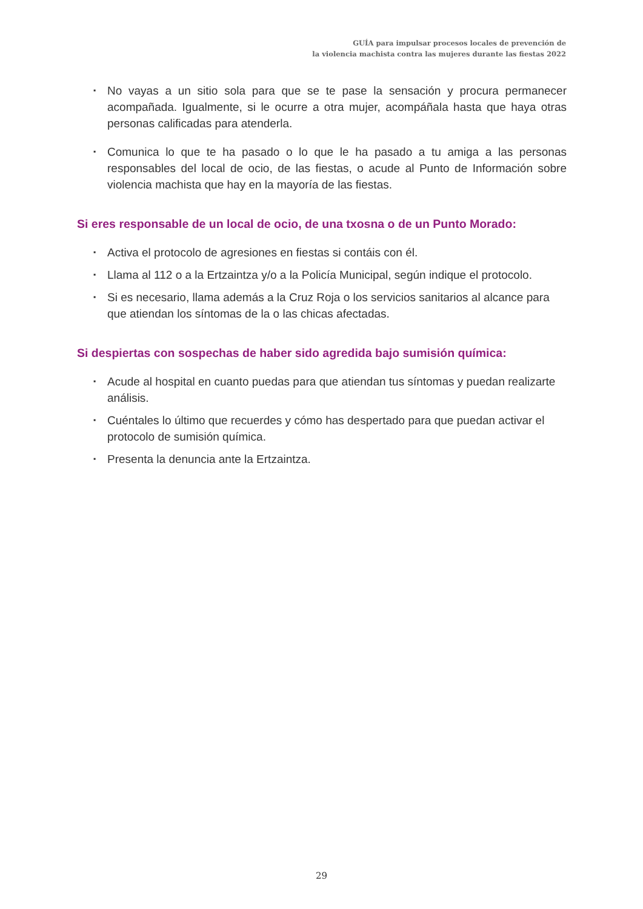GUÍA para impulsar procesos locales de prevención de
la violencia machista contra las mujeres durante las fiestas 2022
▪ No vayas a un sitio sola para que se te pase la sensación y procura permanecer acompañada. Igualmente, si le ocurre a otra mujer, acompáñala hasta que haya otras personas calificadas para atenderla.
▪ Comunica lo que te ha pasado o lo que le ha pasado a tu amiga a las personas responsables del local de ocio, de las fiestas, o acude al Punto de Información sobre violencia machista que hay en la mayoría de las fiestas.
Si eres responsable de un local de ocio, de una txosna o de un Punto Morado:
▪ Activa el protocolo de agresiones en fiestas si contáis con él.
▪ Llama al 112 o a la Ertzaintza y/o a la Policía Municipal, según indique el protocolo.
▪ Si es necesario, llama además a la Cruz Roja o los servicios sanitarios al alcance para que atiendan los síntomas de la o las chicas afectadas.
Si despiertas con sospechas de haber sido agredida bajo sumisión química:
▪ Acude al hospital en cuanto puedas para que atiendan tus síntomas y puedan realizarte análisis.
▪ Cuéntales lo último que recuerdes y cómo has despertado para que puedan activar el protocolo de sumisión química.
▪ Presenta la denuncia ante la Ertzaintza.
29